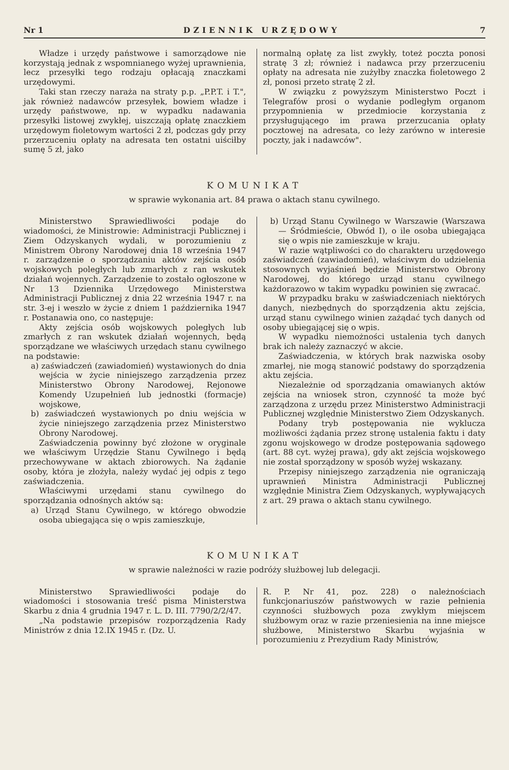Nr 1 DZIENNIK URZĘDOWY 7
Władze i urzędy państwowe i samorządowe nie korzystają jednak z wspomnianego wyżej uprawnienia, lecz przesyłki tego rodzaju opłacają znaczkami urzędowymi.
Taki stan rzeczy naraża na straty p.p. „P.P.T. i T.", jak również nadawców przesyłek, bowiem władze i urzędy państwowe, np. w wypadku nadawania przesyłki listowej zwykłej, uiszczają opłatę znaczkiem urzędowym fioletowym wartości 2 zł, podczas gdy przy przerzuceniu opłaty na adresata ten ostatni uiściłby sumę 5 zł, jako
normalną opłatę za list zwykły, toteż poczta ponosi stratę 3 zł; również i nadawca przy przerzuceniu opłaty na adresata nie zużyłby znaczka fioletowego 2 zł, ponosi przeto stratę 2 zł.
W związku z powyższym Ministerstwo Poczt i Telegrafów prosi o wydanie podległym organom przypomnienia w przedmiocie korzystania z przysługującego im prawa przerzucania opłaty pocztowej na adresata, co leży zarówno w interesie poczty, jak i nadawców".
KOMUNIKAT
w sprawie wykonania art. 84 prawa o aktach stanu cywilnego.
Ministerstwo Sprawiedliwości podaje do wiadomości, że Ministrowie: Administracji Publicznej i Ziem Odzyskanych wydali, w porozumieniu z Ministrem Obrony Narodowej dnia 18 września 1947 r. zarządzenie o sporządzaniu aktów zejścia osób wojskowych poległych lub zmarłych z ran wskutek działań wojennych. Zarządzenie to zostało ogłoszone w Nr 13 Dziennika Urzędowego Ministerstwa Administracji Publicznej z dnia 22 września 1947 r. na str. 3-ej i weszło w życie z dniem 1 października 1947 r. Postanawia ono, co następuje:
Akty zejścia osób wojskowych poległych lub zmarłych z ran wskutek działań wojennych, będą sporządzane we właściwych urzędach stanu cywilnego na podstawie:
a) zaświadczeń (zawiadomień) wystawionych do dnia wejścia w życie niniejszego zarządzenia przez Ministerstwo Obrony Narodowej, Rejonowe Komendy Uzupełnień lub jednostki (formacje) wojskowe,
b) zaświadczeń wystawionych po dniu wejścia w życie niniejszego zarządzenia przez Ministerstwo Obrony Narodowej.
Zaświadczenia powinny być złożone w oryginale we właściwym Urzędzie Stanu Cywilnego i będą przechowywane w aktach zbiorowych. Na żądanie osoby, która je złożyła, należy wydać jej odpis z tego zaświadczenia.
Właściwymi urzędami stanu cywilnego do sporządzania odnośnych aktów są:
a) Urząd Stanu Cywilnego, w którego obwodzie osoba ubiegająca się o wpis zamieszkuje,
b) Urząd Stanu Cywilnego w Warszawie (Warszawa — Śródmieście, Obwód I), o ile osoba ubiegająca się o wpis nie zamieszkuje w kraju.
W razie wątpliwości co do charakteru urzędowego zaświadczeń (zawiadomień), właściwym do udzielenia stosownych wyjaśnień będzie Ministerstwo Obrony Narodowej, do którego urząd stanu cywilnego każdorazowo w takim wypadku powinien się zwracać.
W przypadku braku w zaświadczeniach niektórych danych, niezbędnych do sporządzenia aktu zejścia, urząd stanu cywilnego winien zażądać tych danych od osoby ubiegającej się o wpis.
W wypadku niemożności ustalenia tych danych brak ich należy zaznaczyć w akcie.
Zaświadczenia, w których brak nazwiska osoby zmarłej, nie mogą stanowić podstawy do sporządzenia aktu zejścia.
Niezależnie od sporządzania omawianych aktów zejścia na wniosek stron, czynność ta może być zarządzona z urzędu przez Ministerstwo Administracji Publicznej względnie Ministerstwo Ziem Odzyskanych.
Podany tryb postępowania nie wyklucza możliwości żądania przez stronę ustalenia faktu i daty zgonu wojskowego w drodze postępowania sądowego (art. 88 cyt. wyżej prawa), gdy akt zejścia wojskowego nie został sporządzony w sposób wyżej wskazany.
Przepisy niniejszego zarządzenia nie ograniczają uprawnień Ministra Administracji Publicznej względnie Ministra Ziem Odzyskanych, wypływających z art. 29 prawa o aktach stanu cywilnego.
KOMUNIKAT
w sprawie należności w razie podróży służbowej lub delegacji.
Ministerstwo Sprawiedliwości podaje do wiadomości i stosowania treść pisma Ministerstwa Skarbu z dnia 4 grudnia 1947 r. L. D. III. 7790/2/2/47.
„Na podstawie przepisów rozporządzenia Rady Ministrów z dnia 12.IX 1945 r. (Dz. U.
R. P. Nr 41, poz. 228) o należnościach funkcjonariuszów państwowych w razie pełnienia czynności służbowych poza zwykłym miejscem służbowym oraz w razie przeniesienia na inne miejsce służbowe, Ministerstwo Skarbu wyjaśnia w porozumieniu z Prezydium Rady Ministrów,